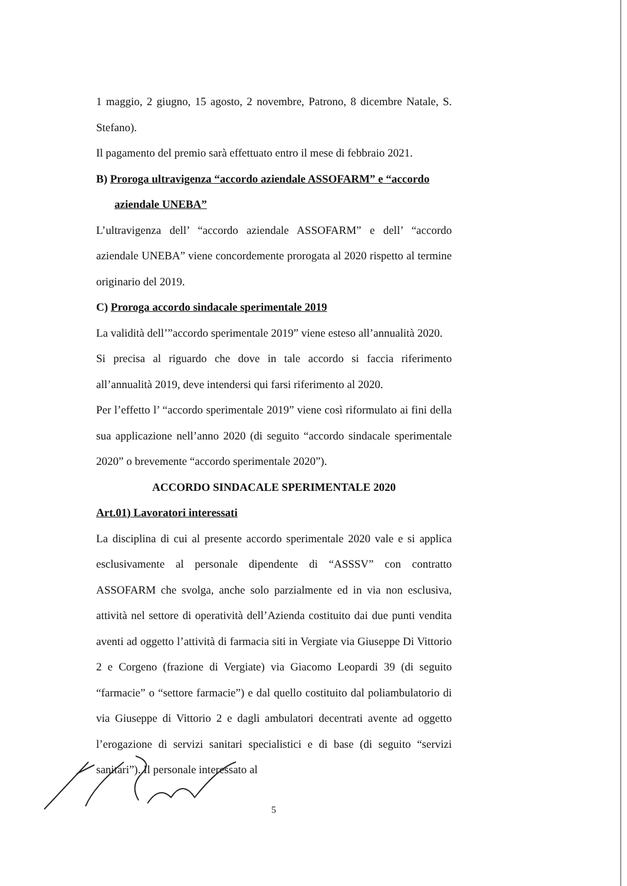1 maggio, 2 giugno, 15 agosto, 2 novembre, Patrono, 8 dicembre Natale, S. Stefano).
Il pagamento del premio sarà effettuato entro il mese di febbraio 2021.
B) Proroga ultravigenza “accordo aziendale ASSOFARM” e “accordo
aziendale UNEBA”
L’ultravigenza dell’ “accordo aziendale ASSOFARM” e dell’ “accordo aziendale UNEBA” viene concordemente prorogata al 2020 rispetto al termine originario del 2019.
C) Proroga accordo sindacale sperimentale 2019
La validità dell’”accordo sperimentale 2019” viene esteso all’annualità 2020.
Si precisa al riguardo che dove in tale accordo si faccia riferimento all’annualità 2019, deve intendersi qui farsi riferimento al 2020.
Per l’effetto l’ “accordo sperimentale 2019” viene così riformulato ai fini della sua applicazione nell’anno 2020 (di seguito “accordo sindacale sperimentale 2020” o brevemente “accordo sperimentale 2020”).
ACCORDO SINDACALE SPERIMENTALE 2020
Art.01) Lavoratori interessati
La disciplina di cui al presente accordo sperimentale 2020 vale e si applica esclusivamente al personale dipendente di “ASSSV” con contratto ASSOFARM che svolga, anche solo parzialmente ed in via non esclusiva, attività nel settore di operatività dell’Azienda costituito dai due punti vendita aventi ad oggetto l’attività di farmacia siti in Vergiate via Giuseppe Di Vittorio 2 e Corgeno (frazione di Vergiate) via Giacomo Leopardi 39 (di seguito “farmacie” o “settore farmacie”) e dal quello costituito dal poliambulatorio di via Giuseppe di Vittorio 2 e dagli ambulatori decentrati avente ad oggetto l’erogazione di servizi sanitari specialistici e di base (di seguito “servizi sanitari”). Il personale interessato al
5